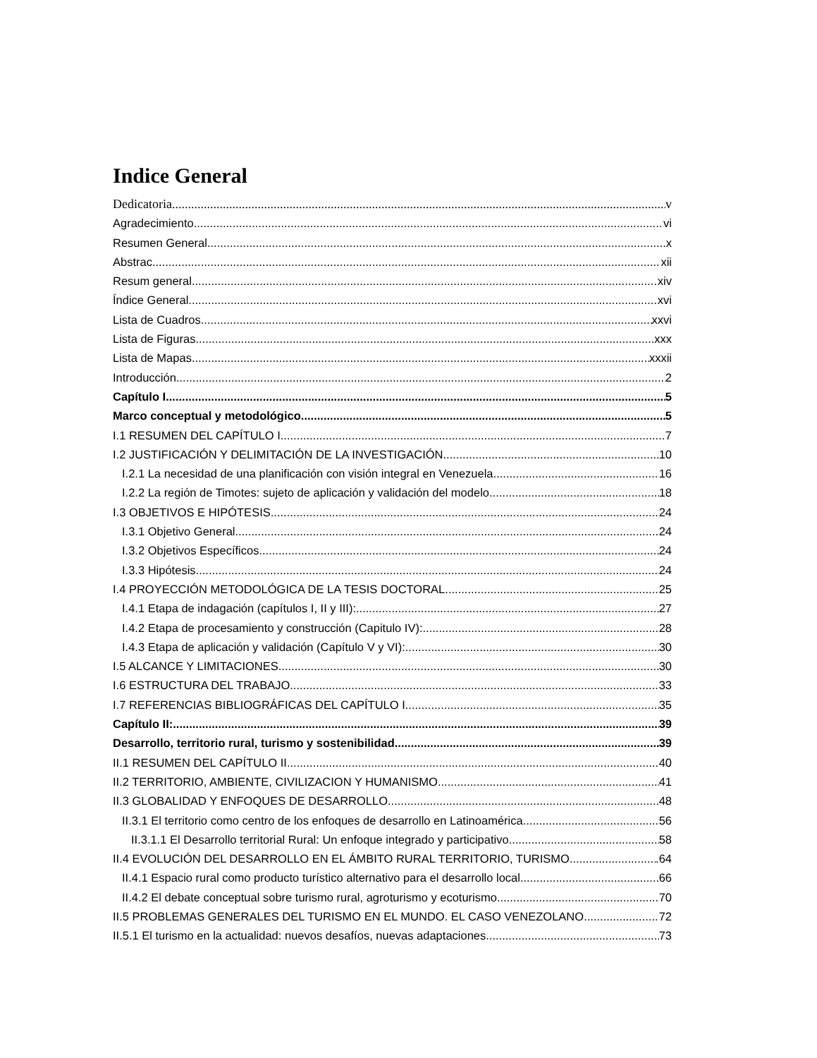Indice General
Dedicatoria v
Agradecimiento vi
Resumen General x
Abstrac xii
Resum general xiv
Índice General xvi
Lista de Cuadros xxvi
Lista de Figuras xxx
Lista de Mapas xxxii
Introducción 2
Capítulo I 5
Marco conceptual y metodológico 5
I.1 RESUMEN DEL CAPÍTULO I 7
I.2 JUSTIFICACIÓN Y DELIMITACIÓN DE LA INVESTIGACIÓN 10
I.2.1 La necesidad de una planificación con visión integral en Venezuela 16
I.2.2 La región de Timotes: sujeto de aplicación y validación del modelo 18
I.3 OBJETIVOS E HIPÓTESIS 24
I.3.1 Objetivo General. 24
I.3.2 Objetivos Específicos. 24
I.3.3 Hipótesis 24
I.4 PROYECCIÓN METODOLÓGICA DE LA TESIS DOCTORAL 25
I.4.1 Etapa de indagación (capítulos I, II y III): 27
I.4.2 Etapa de procesamiento y construcción (Capitulo IV): 28
I.4.3 Etapa de aplicación y validación (Capítulo V y VI): 30
I.5 ALCANCE Y LIMITACIONES 30
I.6 ESTRUCTURA DEL TRABAJO 33
I.7 REFERENCIAS BIBLIOGRÁFICAS DEL CAPÍTULO I 35
Capítulo II: 39
Desarrollo, territorio rural, turismo y sostenibilidad 39
II.1 RESUMEN DEL CAPÍTULO II 40
II.2 TERRITORIO, AMBIENTE, CIVILIZACION Y HUMANISMO 41
II.3 GLOBALIDAD Y ENFOQUES DE DESARROLLO 48
II.3.1 El territorio como centro de los enfoques de desarrollo en Latinoamérica 56
II.3.1.1 El Desarrollo territorial Rural: Un enfoque integrado y participativo 58
II.4 EVOLUCIÓN DEL DESARROLLO EN EL ÁMBITO RURAL TERRITORIO, TURISMO .64
II.4.1 Espacio rural como producto turístico alternativo para el desarrollo local 66
II.4.2 El debate conceptual sobre turismo rural, agroturismo y ecoturismo 70
II.5 PROBLEMAS GENERALES DEL TURISMO EN EL MUNDO. EL CASO VENEZOLANO 72
II.5.1 El turismo en la actualidad: nuevos desafíos, nuevas adaptaciones 73